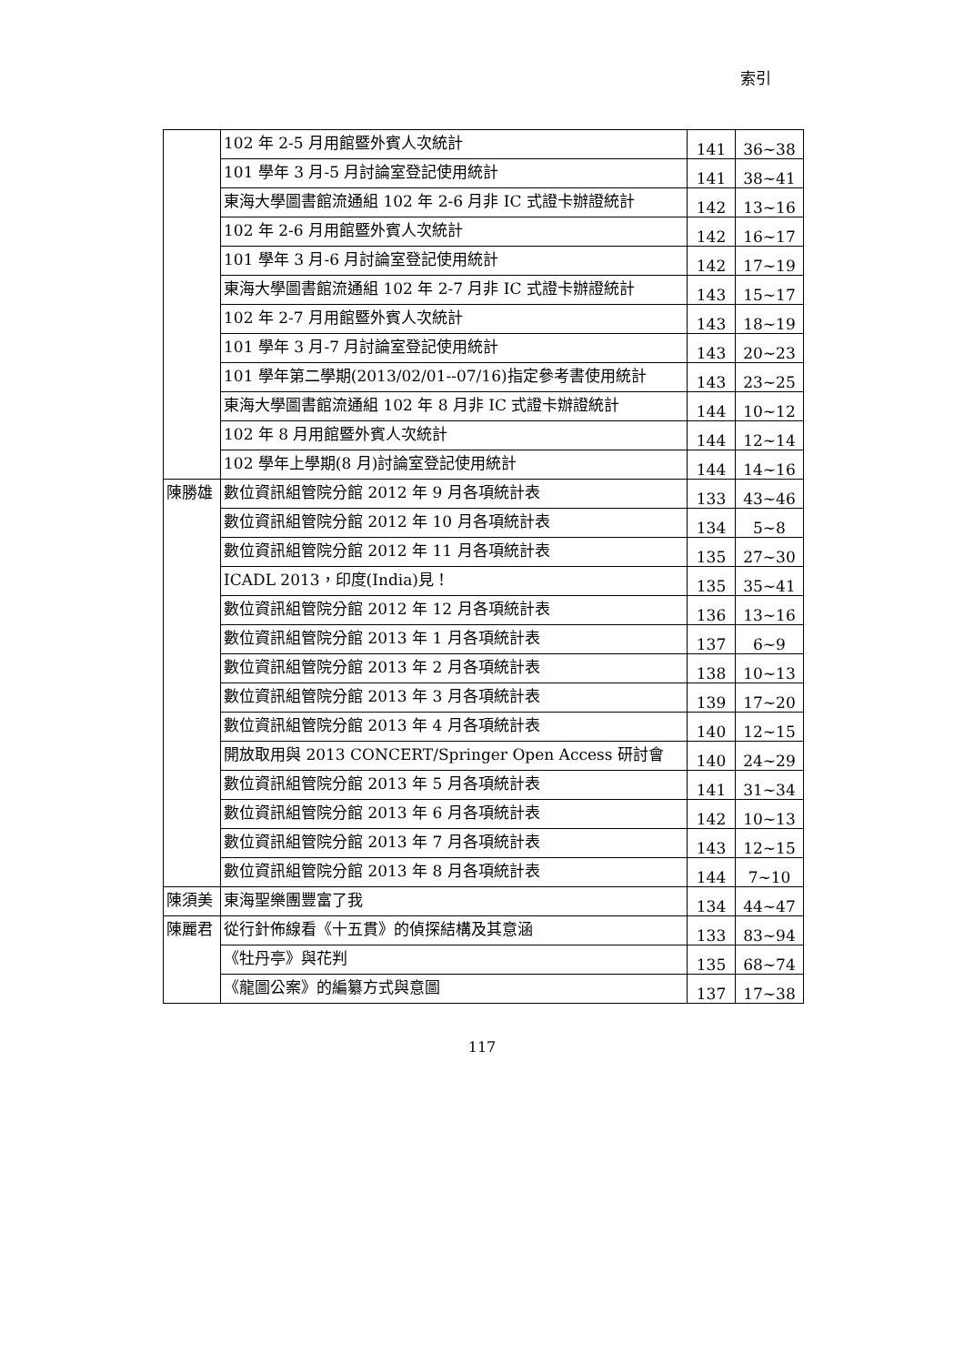索引
| | 102 年 2-5 月用館暨外賓人次統計 | 141 | 36~38 |
| | 101 學年 3 月-5 月討論室登記使用統計 | 141 | 38~41 |
| | 東海大學圖書館流通組 102 年 2-6 月非 IC 式證卡辦證統計 | 142 | 13~16 |
| | 102 年 2-6 月用館暨外賓人次統計 | 142 | 16~17 |
| | 101 學年 3 月-6 月討論室登記使用統計 | 142 | 17~19 |
| | 東海大學圖書館流通組 102 年 2-7 月非 IC 式證卡辦證統計 | 143 | 15~17 |
| | 102 年 2-7 月用館暨外賓人次統計 | 143 | 18~19 |
| | 101 學年 3 月-7 月討論室登記使用統計 | 143 | 20~23 |
| | 101 學年第二學期(2013/02/01--07/16)指定參考書使用統計 | 143 | 23~25 |
| | 東海大學圖書館流通組 102 年 8 月非 IC 式證卡辦證統計 | 144 | 10~12 |
| | 102 年 8 月用館暨外賓人次統計 | 144 | 12~14 |
| | 102 學年上學期(8 月)討論室登記使用統計 | 144 | 14~16 |
| 陳勝雄 | 數位資訊組管院分館 2012 年 9 月各項統計表 | 133 | 43~46 |
| | 數位資訊組管院分館 2012 年 10 月各項統計表 | 134 | 5~8 |
| | 數位資訊組管院分館 2012 年 11 月各項統計表 | 135 | 27~30 |
| | ICADL 2013，印度(India)見！ | 135 | 35~41 |
| | 數位資訊組管院分館 2012 年 12 月各項統計表 | 136 | 13~16 |
| | 數位資訊組管院分館 2013 年 1 月各項統計表 | 137 | 6~9 |
| | 數位資訊組管院分館 2013 年 2 月各項統計表 | 138 | 10~13 |
| | 數位資訊組管院分館 2013 年 3 月各項統計表 | 139 | 17~20 |
| | 數位資訊組管院分館 2013 年 4 月各項統計表 | 140 | 12~15 |
| | 開放取用與 2013 CONCERT/Springer Open Access 研討會 | 140 | 24~29 |
| | 數位資訊組管院分館 2013 年 5 月各項統計表 | 141 | 31~34 |
| | 數位資訊組管院分館 2013 年 6 月各項統計表 | 142 | 10~13 |
| | 數位資訊組管院分館 2013 年 7 月各項統計表 | 143 | 12~15 |
| | 數位資訊組管院分館 2013 年 8 月各項統計表 | 144 | 7~10 |
| 陳須美 | 東海聖樂團豐富了我 | 134 | 44~47 |
| 陳麗君 | 從行針佈線看《十五貫》的偵探結構及其意涵 | 133 | 83~94 |
| | 《牡丹亭》與花判 | 135 | 68~74 |
| | 《龍圖公案》的編纂方式與意圖 | 137 | 17~38 |
117